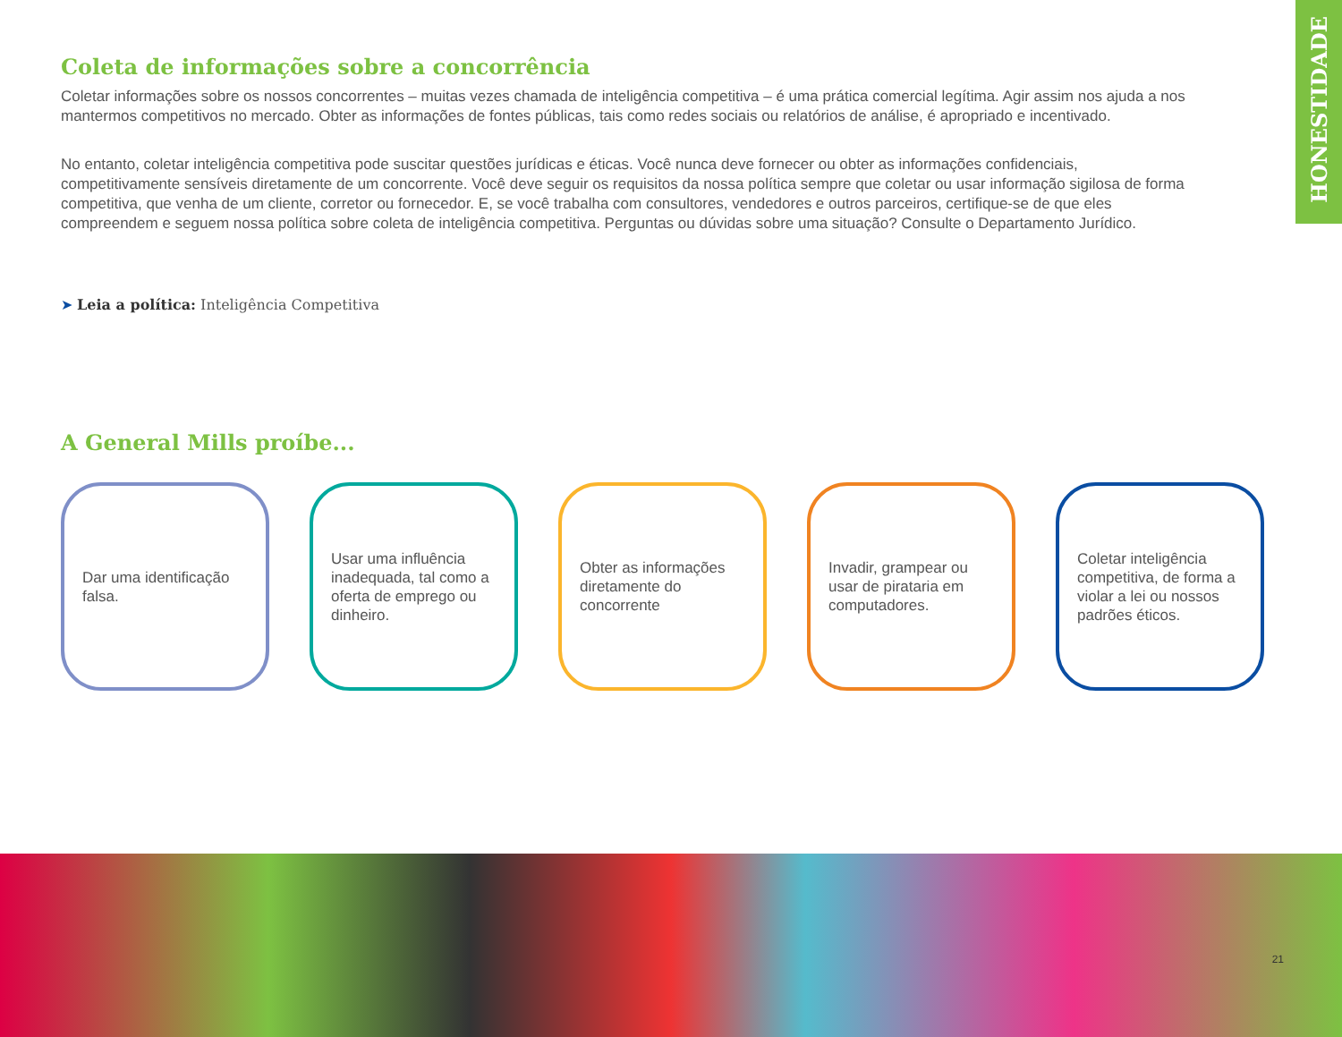HONESTIDADE
Coleta de informações sobre a concorrência
Coletar informações sobre os nossos concorrentes – muitas vezes chamada de inteligência competitiva – é uma prática comercial legítima. Agir assim nos ajuda a nos mantermos competitivos no mercado. Obter as informações de fontes públicas, tais como redes sociais ou relatórios de análise, é apropriado e incentivado.
No entanto, coletar inteligência competitiva pode suscitar questões jurídicas e éticas. Você nunca deve fornecer ou obter as informações confidenciais, competitivamente sensíveis diretamente de um concorrente. Você deve seguir os requisitos da nossa política sempre que coletar ou usar informação sigilosa de forma competitiva, que venha de um cliente, corretor ou fornecedor. E, se você trabalha com consultores, vendedores e outros parceiros, certifique-se de que eles compreendem e seguem nossa política sobre coleta de inteligência competitiva. Perguntas ou dúvidas sobre uma situação? Consulte o Departamento Jurídico.
➤ Leia a política: Inteligência Competitiva
A General Mills proíbe...
Dar uma identificação falsa.
Usar uma influência inadequada, tal como a oferta de emprego ou dinheiro.
Obter as informações diretamente do concorrente
Invadir, grampear ou usar de pirataria em computadores.
Coletar inteligência competitiva, de forma a violar a lei ou nossos padrões éticos.
21